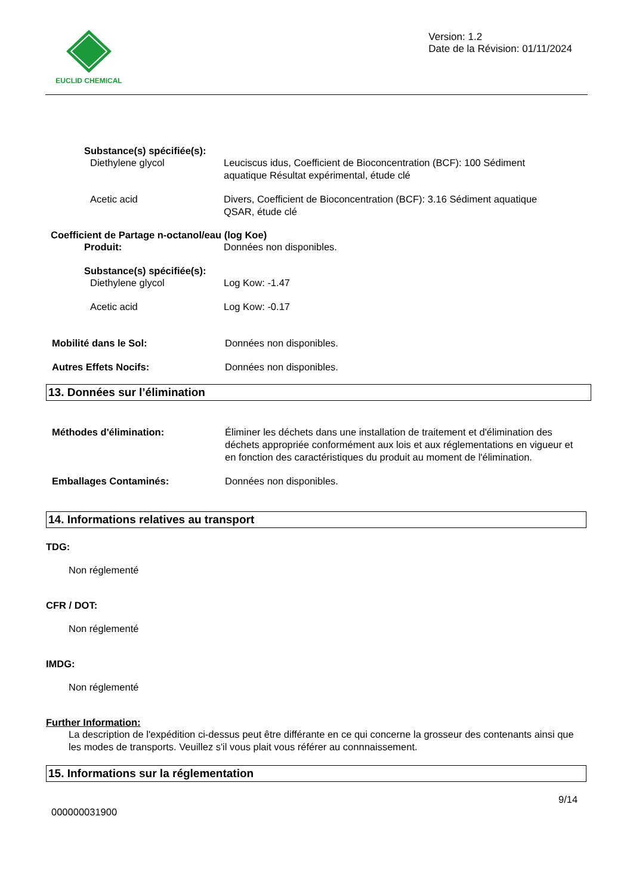EUCLID CHEMICAL
Version: 1.2
Date de la Révision: 01/11/2024
Substance(s) spécifiée(s):
Diethylene glycol Leuciscus idus, Coefficient de Bioconcentration (BCF): 100 Sédiment aquatique Résultat expérimental, étude clé
Acetic acid Divers, Coefficient de Bioconcentration (BCF): 3.16 Sédiment aquatique QSAR, étude clé
Coefficient de Partage n-octanol/eau (log Koe)
Produit: Données non disponibles.
Substance(s) spécifiée(s):
Diethylene glycol Log Kow: -1.47
Acetic acid Log Kow: -0.17
Mobilité dans le Sol: Données non disponibles.
Autres Effets Nocifs: Données non disponibles.
13. Données sur l’élimination
Méthodes d'élimination: Éliminer les déchets dans une installation de traitement et d'élimination des déchets appropriée conformément aux lois et aux réglementations en vigueur et en fonction des caractéristiques du produit au moment de l'élimination.
Emballages Contaminés: Données non disponibles.
14. Informations relatives au transport
TDG:
Non réglementé
CFR / DOT:
Non réglementé
IMDG:
Non réglementé
Further Information:
La description de l'expédition ci-dessus peut être différante en ce qui concerne la grosseur des contenants ainsi que les modes de transports. Veuillez s'il vous plait vous référer au connnaissement.
15. Informations sur la réglementation
9/14
000000031900